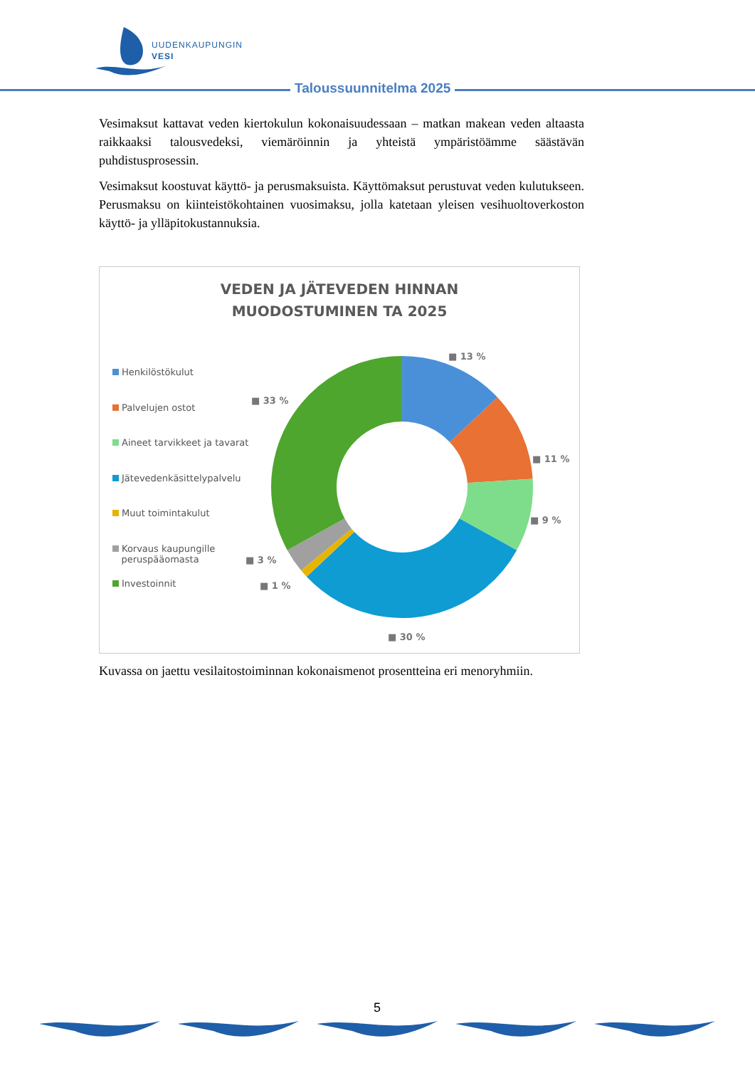UUDENKAUPUNGIN
VESI
Taloussuunnitelma 2025
Vesimaksut kattavat veden kiertokulun kokonaisuudessaan – matkan makean veden altaasta raikkaaksi talousvedeksi, viemäröinnin ja yhteistä ympäristöämme säästävän puhdistusprosessin.
Vesimaksut koostuvat käyttö- ja perusmaksuista. Käyttömaksut perustuvat veden kulutukseen. Perusmaksu on kiinteistökohtainen vuosimaksu, jolla katetaan yleisen vesihuoltoverkoston käyttö- ja ylläpitokustannuksia.
VEDEN JA JÄTEVEDEN HINNAN
MUODOSTUMINEN TA 2025
Henkilöstökulut
Palvelujen ostot
Aineet tarvikkeet ja tavarat
Jätevedenkäsittelypalvelu
Muut toimintakulut
Korvaus kaupungille
peruspääomasta
Investoinnit
■ 13 %
■ 11 %
■ 9 %
■ 30 %
■ 1 %
■ 3 %
■ 33 %
Kuvassa on jaettu vesilaitostoiminnan kokonaismenot prosentteina eri menoryhmiin.
5